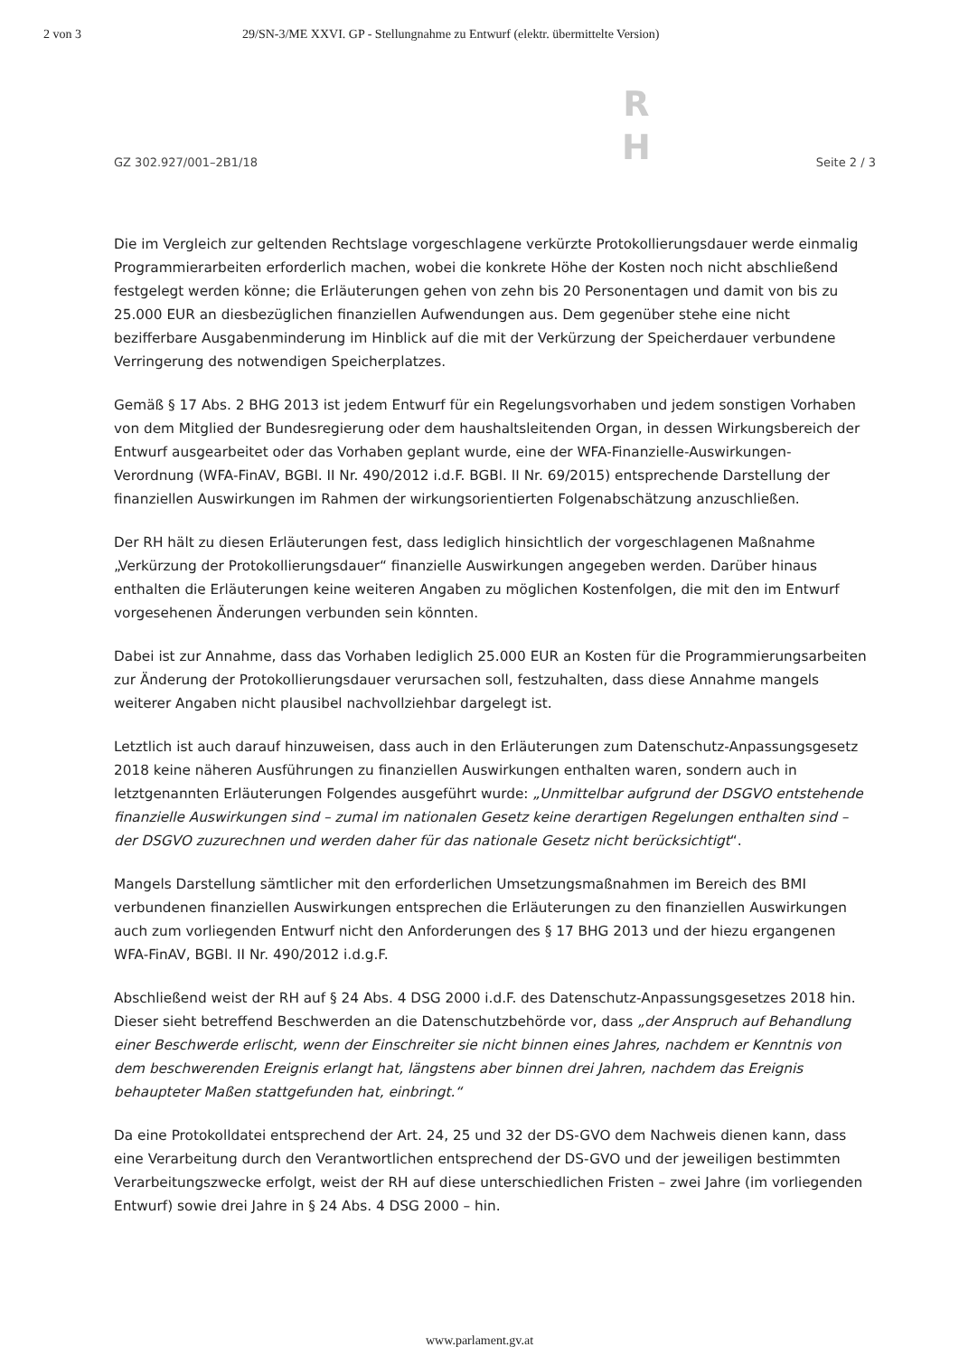2 von 3 29/SN-3/ME XXVI. GP - Stellungnahme zu Entwurf (elektr. übermittelte Version)
GZ 302.927/001–2B1/18 R
H Seite 2 / 3
Die im Vergleich zur geltenden Rechtslage vorgeschlagene verkürzte Protokollierungsdauer werde einmalig Programmierarbeiten erforderlich machen, wobei die konkrete Höhe der Kosten noch nicht abschließend festgelegt werden könne; die Erläuterungen gehen von zehn bis 20 Personentagen und damit von bis zu 25.000 EUR an diesbezüglichen finanziellen Aufwendungen aus. Dem gegenüber stehe eine nicht bezifferbare Ausgabenminderung im Hinblick auf die mit der Verkürzung der Speicherdauer verbundene Verringerung des notwendigen Speicherplatzes.
Gemäß § 17 Abs. 2 BHG 2013 ist jedem Entwurf für ein Regelungsvorhaben und jedem sonstigen Vorhaben von dem Mitglied der Bundesregierung oder dem haushaltsleitenden Organ, in dessen Wirkungsbereich der Entwurf ausgearbeitet oder das Vorhaben geplant wurde, eine der WFA-Finanzielle-Auswirkungen-Verordnung (WFA-FinAV, BGBl. II Nr. 490/2012 i.d.F. BGBl. II Nr. 69/2015) entsprechende Darstellung der finanziellen Auswirkungen im Rahmen der wirkungsorientierten Folgenabschätzung anzuschließen.
Der RH hält zu diesen Erläuterungen fest, dass lediglich hinsichtlich der vorgeschlagenen Maßnahme „Verkürzung der Protokollierungsdauer“ finanzielle Auswirkungen angegeben werden. Darüber hinaus enthalten die Erläuterungen keine weiteren Angaben zu möglichen Kostenfolgen, die mit den im Entwurf vorgesehenen Änderungen verbunden sein könnten.
Dabei ist zur Annahme, dass das Vorhaben lediglich 25.000 EUR an Kosten für die Programmierungsarbeiten zur Änderung der Protokollierungsdauer verursachen soll, festzuhalten, dass diese Annahme mangels weiterer Angaben nicht plausibel nachvollziehbar dargelegt ist.
Letztlich ist auch darauf hinzuweisen, dass auch in den Erläuterungen zum Datenschutz-Anpassungsgesetz 2018 keine näheren Ausführungen zu finanziellen Auswirkungen enthalten waren, sondern auch in letztgenannten Erläuterungen Folgendes ausgeführt wurde: „Unmittelbar aufgrund der DSGVO entstehende finanzielle Auswirkungen sind – zumal im nationalen Gesetz keine derartigen Regelungen enthalten sind – der DSGVO zuzurechnen und werden daher für das nationale Gesetz nicht berücksichtigt“.
Mangels Darstellung sämtlicher mit den erforderlichen Umsetzungsmaßnahmen im Bereich des BMI verbundenen finanziellen Auswirkungen entsprechen die Erläuterungen zu den finanziellen Auswirkungen auch zum vorliegenden Entwurf nicht den Anforderungen des § 17 BHG 2013 und der hiezu ergangenen WFA-FinAV, BGBl. II Nr. 490/2012 i.d.g.F.
Abschließend weist der RH auf § 24 Abs. 4 DSG 2000 i.d.F. des Datenschutz-Anpassungsgesetzes 2018 hin. Dieser sieht betreffend Beschwerden an die Datenschutzbehörde vor, dass „der Anspruch auf Behandlung einer Beschwerde erlischt, wenn der Einschreiter sie nicht binnen eines Jahres, nachdem er Kenntnis von dem beschwerenden Ereignis erlangt hat, längstens aber binnen drei Jahren, nachdem das Ereignis behaupteter Maßen stattgefunden hat, einbringt.“
Da eine Protokolldatei entsprechend der Art. 24, 25 und 32 der DS-GVO dem Nachweis dienen kann, dass eine Verarbeitung durch den Verantwortlichen entsprechend der DS-GVO und der jeweiligen bestimmten Verarbeitungszwecke erfolgt, weist der RH auf diese unterschiedlichen Fristen – zwei Jahre (im vorliegenden Entwurf) sowie drei Jahre in § 24 Abs. 4 DSG 2000 – hin.
www.parlament.gv.at